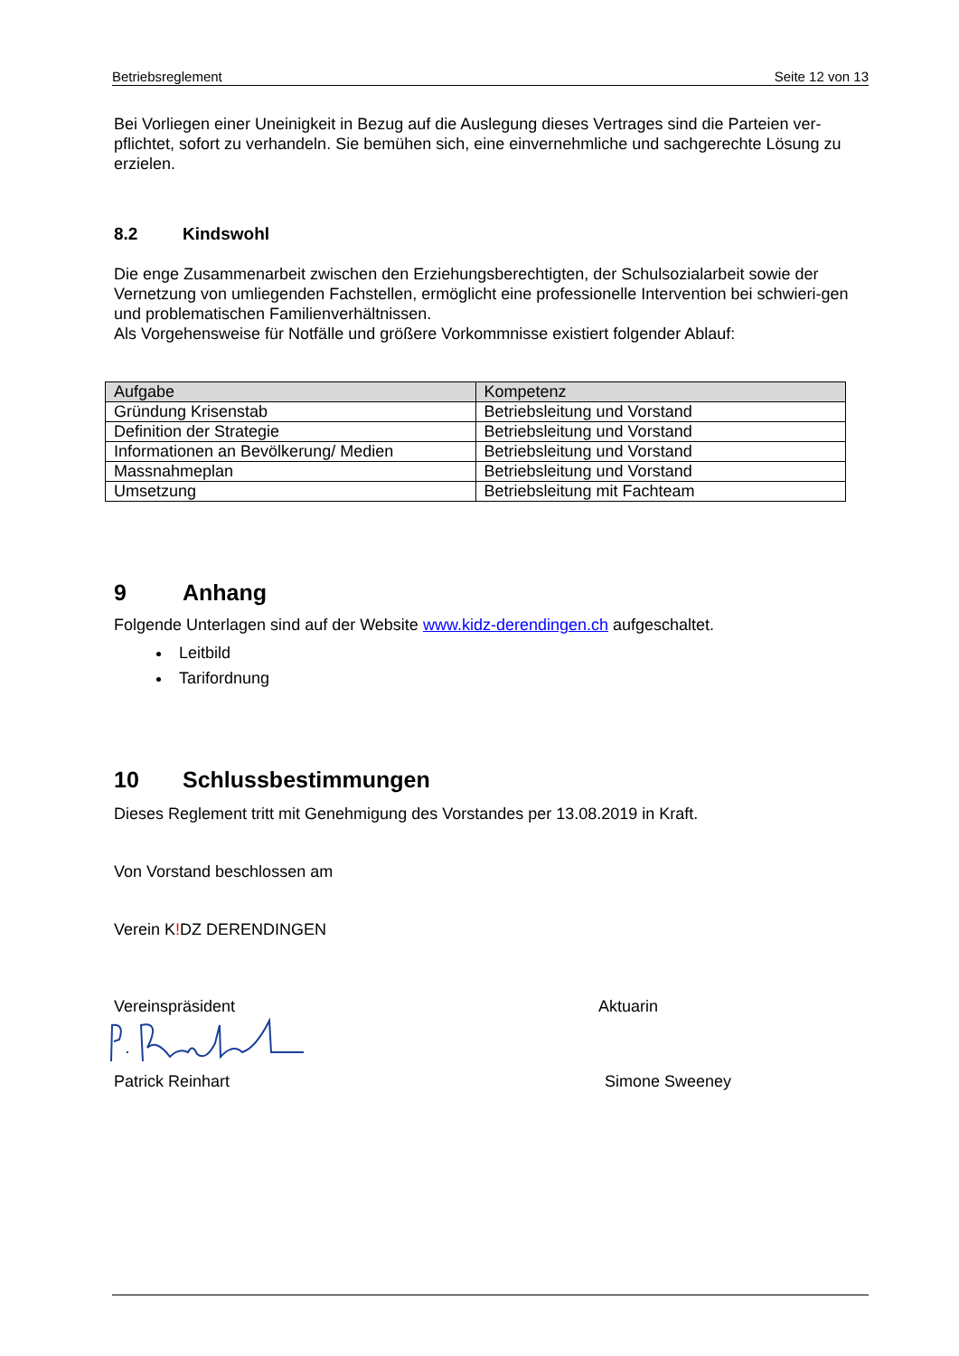Betriebsreglement Seite 12 von 13
Bei Vorliegen einer Uneinigkeit in Bezug auf die Auslegung dieses Vertrages sind die Parteien ver-pflichtet, sofort zu verhandeln. Sie bemühen sich, eine einvernehmliche und sachgerechte Lösung zu erzielen.
8.2 Kindswohl
Die enge Zusammenarbeit zwischen den Erziehungsberechtigten, der Schulsozialarbeit sowie der Vernetzung von umliegenden Fachstellen, ermöglicht eine professionelle Intervention bei schwieri-gen und problematischen Familienverhältnissen.
Als Vorgehensweise für Notfälle und größere Vorkommnisse existiert folgender Ablauf:
| Aufgabe | Kompetenz |
| --- | --- |
| Gründung Krisenstab | Betriebsleitung und Vorstand |
| Definition der Strategie | Betriebsleitung und Vorstand |
| Informationen an Bevölkerung/ Medien | Betriebsleitung und Vorstand |
| Massnahmeplan | Betriebsleitung und Vorstand |
| Umsetzung | Betriebsleitung mit Fachteam |
9 Anhang
Folgende Unterlagen sind auf der Website www.kidz-derendingen.ch aufgeschaltet.
Leitbild
Tarifordnung
10 Schlussbestimmungen
Dieses Reglement tritt mit Genehmigung des Vorstandes per 13.08.2019 in Kraft.
Von Vorstand beschlossen am
Verein K!DZ DERENDINGEN
Vereinspräsident Aktuarin
Patrick Reinhart Simone Sweeney